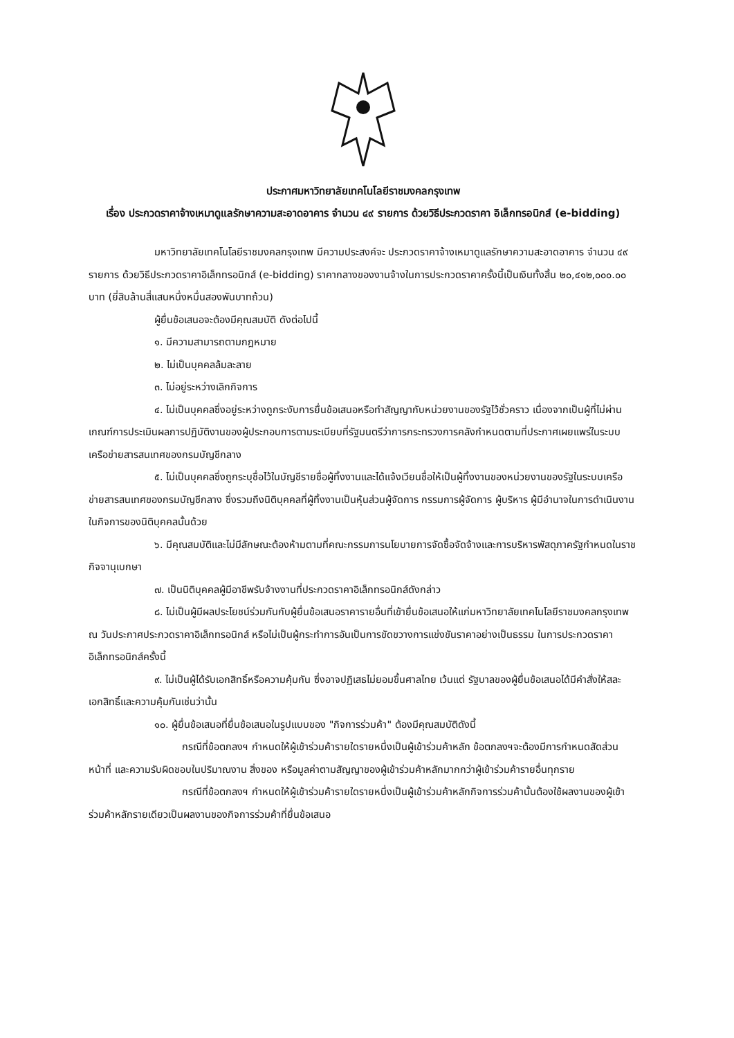ประกาศมหาวิทยาลัยเทคโนโลยีราชมงคลกรุงเทพ
เรื่อง ประกวดราคาจ้างเหมาดูแลรักษาความสะอาดอาคาร จำนวน ๔๙ รายการ ด้วยวิธีประกวดราคา อิเล็กทรอนิกส์ (e-bidding)
มหาวิทยาลัยเทคโนโลยีราชมงคลกรุงเทพ มีความประสงค์จะ ประกวดราคาจ้างเหมาดูแลรักษาความสะอาดอาคาร จำนวน ๔๙ รายการ ด้วยวิธีประกวดราคาอิเล็กทรอนิกส์ (e-bidding) ราคากลางของงานจ้างในการประกวดราคาครั้งนี้เป็นเงินทั้งสิ้น ๒๐,๔๑๒,๐๐๐.๐๐ บาท (ยี่สิบล้านสี่แสนหนึ่งหมื่นสองพันบาทถ้วน)
ผู้ยื่นข้อเสนอจะต้องมีคุณสมบัติ ดังต่อไปนี้
๑. มีความสามารถตามกฎหมาย
๒. ไม่เป็นบุคคลล้มละลาย
๓. ไม่อยู่ระหว่างเลิกกิจการ
๔. ไม่เป็นบุคคลซึ่งอยู่ระหว่างถูกระงับการยื่นข้อเสนอหรือทำสัญญากับหน่วยงานของรัฐไว้ชั่วคราว เนื่องจากเป็นผู้ที่ไม่ผ่านเกณฑ์การประเมินผลการปฏิบัติงานของผู้ประกอบการตามระเบียบที่รัฐมนตรีว่าการกระทรวงการคลังกำหนดตามที่ประกาศเผยแพร่ในระบบเครือข่ายสารสนเทศของกรมบัญชีกลาง
๕. ไม่เป็นบุคคลซึ่งถูกระบุชื่อไว้ในบัญชีรายชื่อผู้ทิ้งงานและได้แจ้งเวียนชื่อให้เป็นผู้ทิ้งงานของหน่วยงานของรัฐในระบบเครือข่ายสารสนเทศของกรมบัญชีกลาง ซึ่งรวมถึงนิติบุคคลที่ผู้ทิ้งงานเป็นหุ้นส่วนผู้จัดการ กรรมการผู้จัดการ ผู้บริหาร ผู้มีอำนาจในการดำเนินงานในกิจการของนิติบุคคลนั้นด้วย
๖. มีคุณสมบัติและไม่มีลักษณะต้องห้ามตามที่คณะกรรมการนโยบายการจัดซื้อจัดจ้างและการบริหารพัสดุภาครัฐกำหนดในราชกิจจานุเบกษา
๗. เป็นนิติบุคคลผู้มีอาชีพรับจ้างงานที่ประกวดราคาอิเล็กทรอนิกส์ดังกล่าว
๘. ไม่เป็นผู้มีผลประโยชน์ร่วมกันกับผู้ยื่นข้อเสนอราคารายอื่นที่เข้ายื่นข้อเสนอให้แก่มหาวิทยาลัยเทคโนโลยีราชมงคลกรุงเทพ ณ วันประกาศประกวดราคาอิเล็กทรอนิกส์ หรือไม่เป็นผู้กระทำการอันเป็นการขัดขวางการแข่งขันราคาอย่างเป็นธรรม ในการประกวดราคาอิเล็กทรอนิกส์ครั้งนี้
๙. ไม่เป็นผู้ได้รับเอกสิทธิ์หรือความคุ้มกัน ซึ่งอาจปฏิเสธไม่ยอมขึ้นศาลไทย เว้นแต่ รัฐบาลของผู้ยื่นข้อเสนอได้มีคำสั่งให้สละเอกสิทธิ์และความคุ้มกันเช่นว่านั้น
๑๐. ผู้ยื่นข้อเสนอที่ยื่นข้อเสนอในรูปแบบของ "กิจการร่วมค้า" ต้องมีคุณสมบัติดังนี้
กรณีที่ข้อตกลงฯ กำหนดให้ผู้เข้าร่วมค้ารายใดรายหนึ่งเป็นผู้เข้าร่วมค้าหลัก ข้อตกลงฯจะต้องมีการกำหนดสัดส่วนหน้าที่ และความรับผิดชอบในปริมาณงาน สิ่งของ หรือมูลค่าตามสัญญาของผู้เข้าร่วมค้าหลักมากกว่าผู้เข้าร่วมค้ารายอื่นทุกราย
กรณีที่ข้อตกลงฯ กำหนดให้ผู้เข้าร่วมค้ารายใดรายหนึ่งเป็นผู้เข้าร่วมค้าหลักกิจการร่วมค้านั้นต้องใช้ผลงานของผู้เข้าร่วมค้าหลักรายเดียวเป็นผลงานของกิจการร่วมค้าที่ยื่นข้อเสนอ